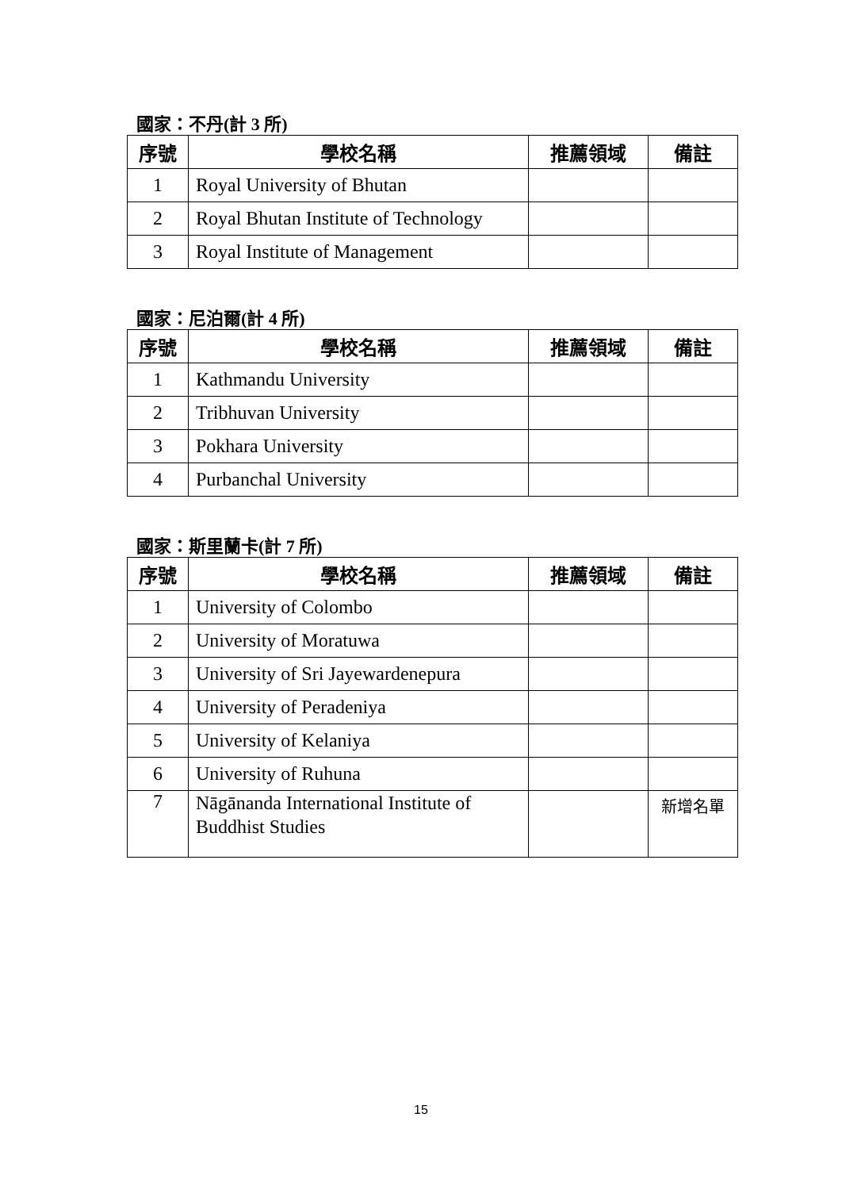國家：不丹(計 3 所)
| 序號 | 學校名稱 | 推薦領域 | 備註 |
| --- | --- | --- | --- |
| 1 | Royal University of Bhutan | | |
| 2 | Royal Bhutan Institute of Technology | | |
| 3 | Royal Institute of Management | | |
國家：尼泊爾(計 4 所)
| 序號 | 學校名稱 | 推薦領域 | 備註 |
| --- | --- | --- | --- |
| 1 | Kathmandu University | | |
| 2 | Tribhuvan University | | |
| 3 | Pokhara University | | |
| 4 | Purbanchal University | | |
國家：斯里蘭卡(計 7 所)
| 序號 | 學校名稱 | 推薦領域 | 備註 |
| --- | --- | --- | --- |
| 1 | University of Colombo | | |
| 2 | University of Moratuwa | | |
| 3 | University of Sri Jayewardenepura | | |
| 4 | University of Peradeniya | | |
| 5 | University of Kelaniya | | |
| 6 | University of Ruhuna | | |
| 7 | Nāgānanda International Institute of Buddhist Studies | | 新增名單 |
15